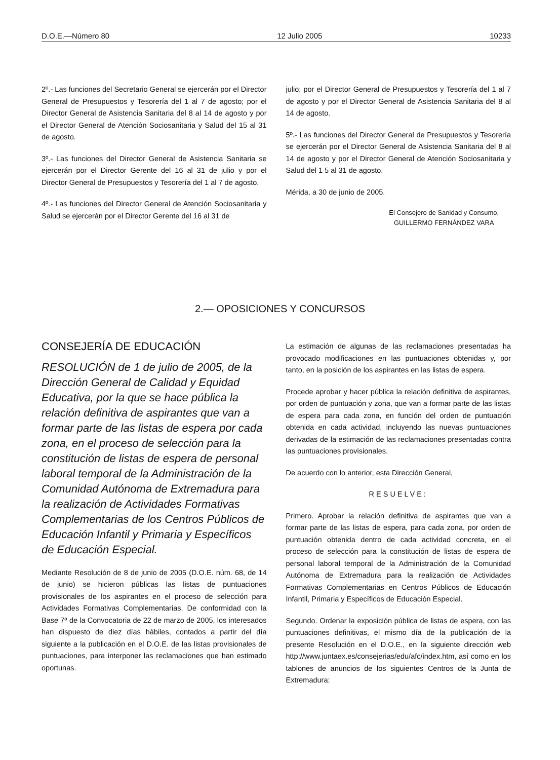D.O.E.—Número 80 12 Julio 2005 10233
2º.- Las funciones del Secretario General se ejercerán por el Director General de Presupuestos y Tesorería del 1 al 7 de agosto; por el Director General de Asistencia Sanitaria del 8 al 14 de agosto y por el Director General de Atención Sociosanitaria y Salud del 15 al 31 de agosto.
3º.- Las funciones del Director General de Asistencia Sanitaria se ejercerán por el Director Gerente del 16 al 31 de julio y por el Director General de Presupuestos y Tesorería del 1 al 7 de agosto.
4º.- Las funciones del Director General de Atención Sociosanitaria y Salud se ejercerán por el Director Gerente del 16 al 31 de
julio; por el Director General de Presupuestos y Tesorería del 1 al 7 de agosto y por el Director General de Asistencia Sanitaria del 8 al 14 de agosto.
5º.- Las funciones del Director General de Presupuestos y Tesorería se ejercerán por el Director General de Asistencia Sanitaria del 8 al 14 de agosto y por el Director General de Atención Sociosanitaria y Salud del 1 5 al 31 de agosto.
Mérida, a 30 de junio de 2005.
El Consejero de Sanidad y Consumo,
GUILLERMO FERNÁNDEZ VARA
2.— OPOSICIONES Y CONCURSOS
CONSEJERÍA DE EDUCACIÓN
RESOLUCIÓN de 1 de julio de 2005, de la Dirección General de Calidad y Equidad Educativa, por la que se hace pública la relación definitiva de aspirantes que van a formar parte de las listas de espera por cada zona, en el proceso de selección para la constitución de listas de espera de personal laboral temporal de la Administración de la Comunidad Autónoma de Extremadura para la realización de Actividades Formativas Complementarias de los Centros Públicos de Educación Infantil y Primaria y Específicos de Educación Especial.
Mediante Resolución de 8 de junio de 2005 (D.O.E. núm. 68, de 14 de junio) se hicieron públicas las listas de puntuaciones provisionales de los aspirantes en el proceso de selección para Actividades Formativas Complementarias. De conformidad con la Base 7ª de la Convocatoria de 22 de marzo de 2005, los interesados han dispuesto de diez días hábiles, contados a partir del día siguiente a la publicación en el D.O.E. de las listas provisionales de puntuaciones, para interponer las reclamaciones que han estimado oportunas.
La estimación de algunas de las reclamaciones presentadas ha provocado modificaciones en las puntuaciones obtenidas y, por tanto, en la posición de los aspirantes en las listas de espera.
Procede aprobar y hacer pública la relación definitiva de aspirantes, por orden de puntuación y zona, que van a formar parte de las listas de espera para cada zona, en función del orden de puntuación obtenida en cada actividad, incluyendo las nuevas puntuaciones derivadas de la estimación de las reclamaciones presentadas contra las puntuaciones provisionales.
De acuerdo con lo anterior, esta Dirección General,
RESUELVE:
Primero. Aprobar la relación definitiva de aspirantes que van a formar parte de las listas de espera, para cada zona, por orden de puntuación obtenida dentro de cada actividad concreta, en el proceso de selección para la constitución de listas de espera de personal laboral temporal de la Administración de la Comunidad Autónoma de Extremadura para la realización de Actividades Formativas Complementarias en Centros Públicos de Educación Infantil, Primaria y Específicos de Educación Especial.
Segundo. Ordenar la exposición pública de listas de espera, con las puntuaciones definitivas, el mismo día de la publicación de la presente Resolución en el D.O.E., en la siguiente dirección web http://www.juntaex.es/consejerias/edu/afc/index.htm, así como en los tablones de anuncios de los siguientes Centros de la Junta de Extremadura: